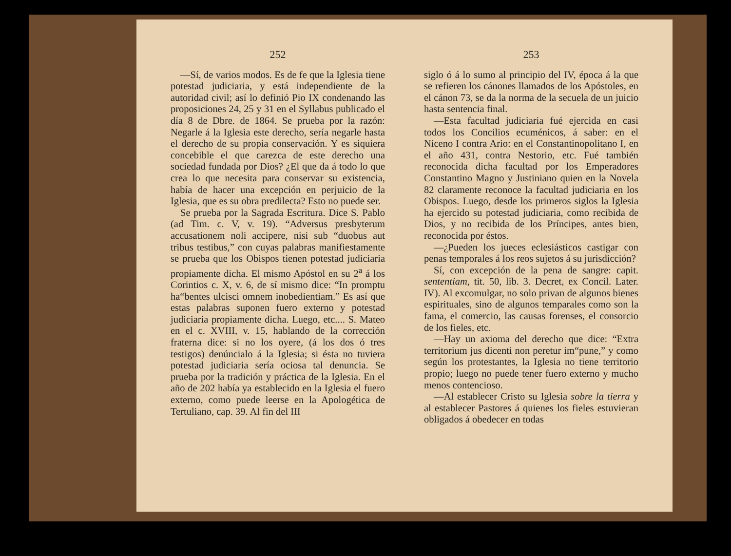252
—Sí, de varios modos. Es de fe que la Iglesia tiene potestad judiciaria, y está independiente de la autoridad civil; así lo definió Pio IX condenando las proposiciones 24, 25 y 31 en el Syllabus publicado el día 8 de Dbre. de 1864. Se prueba por la razón: Negarle á la Iglesia este derecho, sería negarle hasta el derecho de su propia conservación. Y es siquiera concebible el que carezca de este derecho una sociedad fundada por Dios? ¿El que da á todo lo que crea lo que necesita para conservar su existencia, había de hacer una excepción en perjuicio de la Iglesia, que es su obra predilecta? Esto no puede ser.
Se prueba por la Sagrada Escritura. Dice S. Pablo (ad Tim. c. V, v. 19). “Adversus presbyterum accusationem noli accipere, nisi sub “duobus aut tribus testibus,” con cuyas palabras manifiestamente se prueba que los Obispos tienen potestad judiciaria propiamente dicha. El mismo Apóstol en su 2<sup>a</sup> á los Corintios c. X, v. 6, de sí mismo dice: “In promptu ha“bentes ulcisci omnem inobedientiam.” Es así que estas palabras suponen fuero externo y potestad judiciaria propiamente dicha. Luego, etc.... S. Mateo en el c. XVIII, v. 15, hablando de la corrección fraterna dice: si no los oyere, (á los dos ó tres testigos) denúncialo á la Iglesia; si ésta no tuviera potestad judiciaria sería ociosa tal denuncia. Se prueba por la tradición y práctica de la Iglesia. En el año de 202 había ya establecido en la Iglesia el fuero externo, como puede leerse en la Apologética de Tertuliano, cap. 39. Al fin del III
253
siglo ó á lo sumo al principio del IV, época á la que se refieren los cánones llamados de los Apóstoles, en el cánon 73, se da la norma de la secuela de un juicio hasta sentencia final.
—Esta facultad judiciaria fué ejercida en casi todos los Concilios ecuménicos, á saber: en el Niceno I contra Ario: en el Constantinopolitano I, en el año 431, contra Nestorio, etc. Fué también reconocida dicha facultad por los Emperadores Constantino Magno y Justiniano quien en la Novela 82 claramente reconoce la facultad judiciaria en los Obispos. Luego, desde los primeros siglos la Iglesia ha ejercido su potestad judiciaria, como recibida de Dios, y no recibida de los Príncipes, antes bien, reconocida por éstos.
—¿Pueden los jueces eclesiásticos castigar con penas temporales á los reos sujetos á su jurisdicción?
Sí, con excepción de la pena de sangre: capit. sententiam, tit. 50, lib. 3. Decret, ex Concil. Later. IV). Al excomulgar, no solo privan de algunos bienes espirituales, sino de algunos temparales como son la fama, el comercio, las causas forenses, el consorcio de los fieles, etc.
—Hay un axioma del derecho que dice: “Extra territorium jus dicenti non peretur im“pune,” y como según los protestantes, la Iglesia no tiene territorio propio; luego no puede tener fuero externo y mucho menos contencioso.
—Al establecer Cristo su Iglesia sobre la tierra y al establecer Pastores á quienes los fieles estuvieran obligados á obedecer en todas